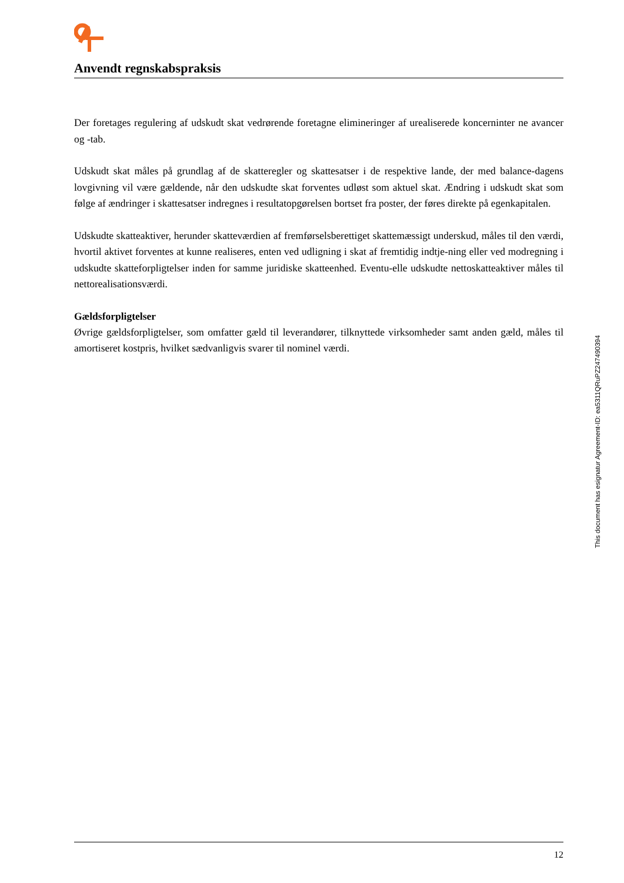Anvendt regnskabspraksis
Der foretages regulering af udskudt skat vedrørende foretagne elimineringer af urealiserede koncerninter ne avancer og -tab.
Udskudt skat måles på grundlag af de skatteregler og skattesatser i de respektive lande, der med balance-dagens lovgivning vil være gældende, når den udskudte skat forventes udløst som aktuel skat. Ændring i udskudt skat som følge af ændringer i skattesatser indregnes i resultatopgørelsen bortset fra poster, der føres direkte på egenkapitalen.
Udskudte skatteaktiver, herunder skatteværdien af fremførselsberettiget skattemæssigt underskud, måles til den værdi, hvortil aktivet forventes at kunne realiseres, enten ved udligning i skat af fremtidig indtje-ning eller ved modregning i udskudte skatteforpligtelser inden for samme juridiske skatteenhed. Eventu-elle udskudte nettoskatteaktiver måles til nettorealisationsværdi.
Gældsforpligtelser
Øvrige gældsforpligtelser, som omfatter gæld til leverandører, tilknyttede virksomheder samt anden gæld, måles til amortiseret kostpris, hvilket sædvanligvis svarer til nominel værdi.
This document has esignatur Agreement-ID: ea5311QRuPZ247490394
12